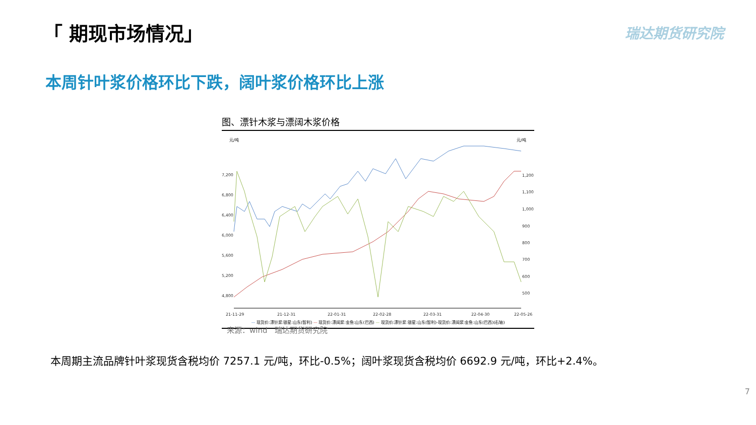「 期现市场情况」 瑞达期货研究院
本周针叶浆价格环比下跌，阔叶浆价格环比上涨
图、漂针木浆与漂阔木浆价格
元/吨
元/吨
7,200
6,800
6,400
6,000
5,600
5,200
4,800
1,200
1,100
1,000
900
800
700
600
500
21-11-29
21-12-31
22-01-31
22-02-28
22-03-31
22-04-30
22-05-26
— 现货价:漂针浆:银星:山东(智利) — 现货价:漂阔浆:金鱼:山东(巴西) — 现货价:漂针浆:银星:山东(智利)-现货价:漂阔浆:金鱼:山东(巴西)(右轴)
来源：wind　瑞达期货研究院
本周期主流品牌针叶浆现货含税均价 7257.1 元/吨，环比-0.5%；阔叶浆现货含税均价 6692.9 元/吨，环比+2.4%。
7